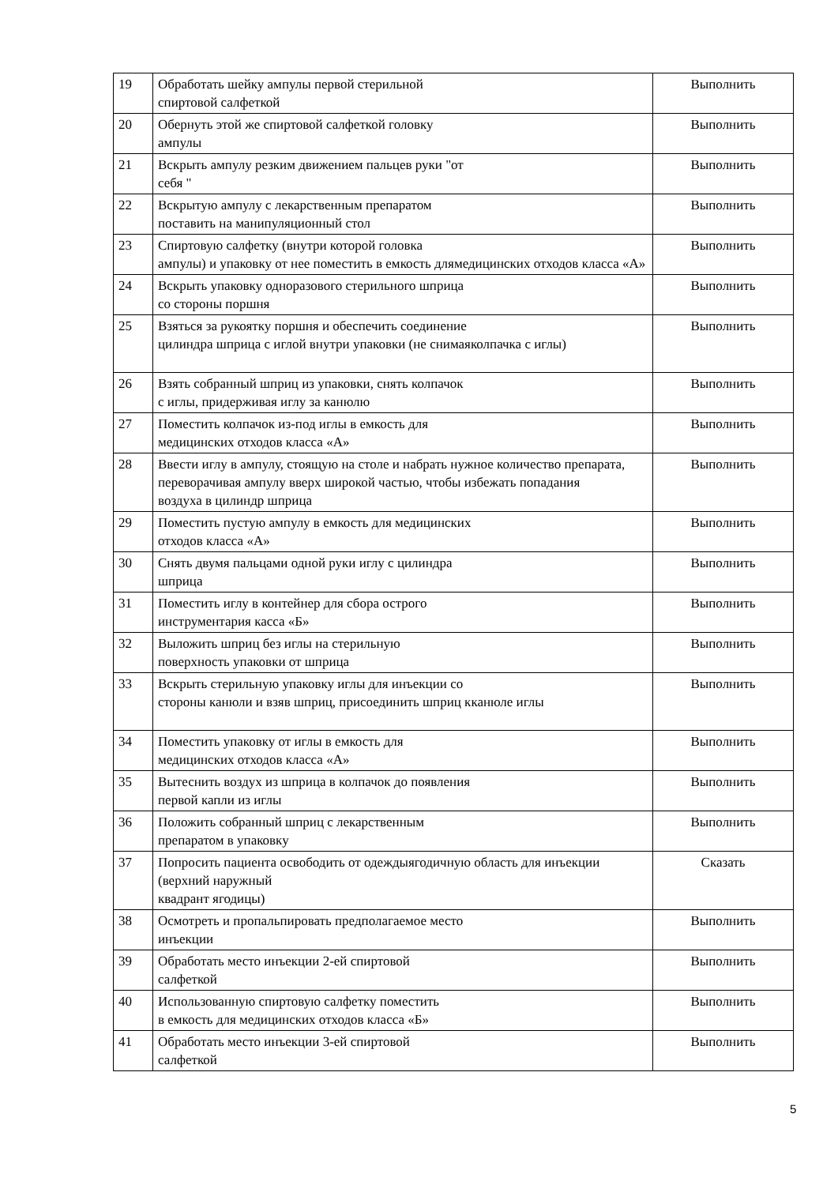| 19 | Обработать шейку ампулы первой стерильной спиртовой салфеткой | Выполнить |
| 20 | Обернуть этой же спиртовой салфеткой головку ампулы | Выполнить |
| 21 | Вскрыть ампулу резким движением пальцев руки "от себя " | Выполнить |
| 22 | Вскрытую ампулу с лекарственным препаратом поставить на манипуляционный стол | Выполнить |
| 23 | Спиртовую салфетку (внутри которой головка ампулы) и упаковку от нее поместить в емкость длямедицинских отходов класса «А» | Выполнить |
| 24 | Вскрыть упаковку одноразового стерильного шприца со стороны поршня | Выполнить |
| 25 | Взяться за рукоятку поршня и обеспечить соединение цилиндра шприца с иглой внутри упаковки (не снимаяколпачка с иглы) | Выполнить |
| 26 | Взять собранный шприц из упаковки, снять колпачок с иглы, придерживая иглу за канюлю | Выполнить |
| 27 | Поместить колпачок из-под иглы в емкость для медицинских отходов класса «А» | Выполнить |
| 28 | Ввести иглу в ампулу, стоящую на столе и набрать нужное количество препарата, переворачивая ампулу вверх широкой частью, чтобы избежать попадания воздуха в цилиндр шприца | Выполнить |
| 29 | Поместить пустую ампулу в емкость для медицинских отходов класса «А» | Выполнить |
| 30 | Снять двумя пальцами одной руки иглу с цилиндра шприца | Выполнить |
| 31 | Поместить иглу в контейнер для сбора острого инструментария касса «Б» | Выполнить |
| 32 | Выложить шприц без иглы на стерильную поверхность упаковки от шприца | Выполнить |
| 33 | Вскрыть стерильную упаковку иглы для инъекции со стороны канюли и взяв шприц, присоединить шприц кканюле иглы | Выполнить |
| 34 | Поместить упаковку от иглы в емкость для медицинских отходов класса «А» | Выполнить |
| 35 | Вытеснить воздух из шприца в колпачок до появления первой капли из иглы | Выполнить |
| 36 | Положить собранный шприц с лекарственным препаратом в упаковку | Выполнить |
| 37 | Попросить пациента освободить от одеждыягодичную область для инъекции (верхний наружный квадрант ягодицы) | Сказать |
| 38 | Осмотреть и пропальпировать предполагаемое место инъекции | Выполнить |
| 39 | Обработать место инъекции 2-ей спиртовой салфеткой | Выполнить |
| 40 | Использованную спиртовую салфетку поместить в емкость для медицинских отходов класса «Б» | Выполнить |
| 41 | Обработать место инъекции 3-ей спиртовой салфеткой | Выполнить |
5